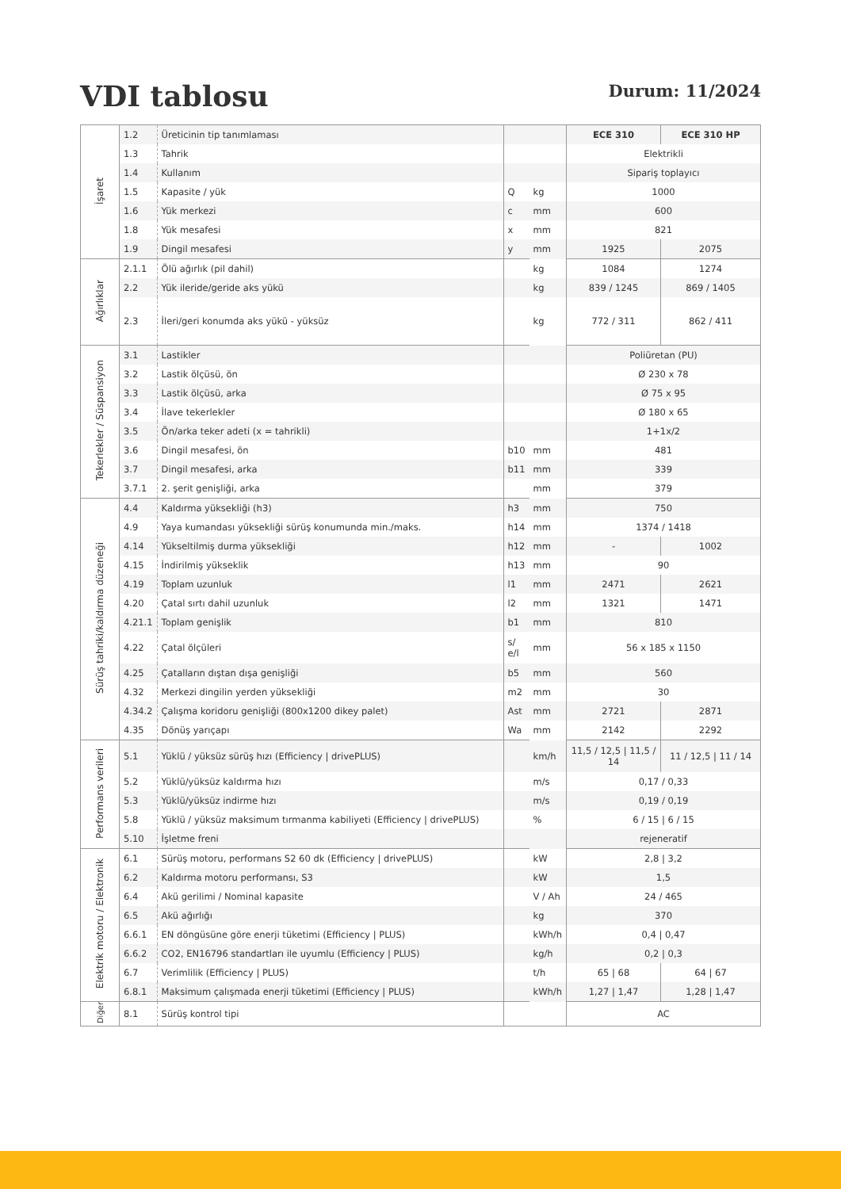VDI tablosu
Durum: 11/2024
| İşaret | 1.2 | Üreticinin tip tanımlaması | | | ECE 310 | ECE 310 HP |
| | 1.3 | Tahrik | | | Elektrikli | |
| | 1.4 | Kullanım | | | Sipariş toplayıcı | |
| | 1.5 | Kapasite / yük | Q | kg | 1000 | |
| | 1.6 | Yük merkezi | c | mm | 600 | |
| | 1.8 | Yük mesafesi | x | mm | 821 | |
| | 1.9 | Dingil mesafesi | y | mm | 1925 | 2075 |
| Ağırlıklar | 2.1.1 | Ölü ağırlık (pil dahil) | | kg | 1084 | 1274 |
| | 2.2 | Yük ileride/geride aks yükü | | kg | 839 / 1245 | 869 / 1405 |
| | 2.3 | İleri/geri konumda aks yükü - yüksüz | | kg | 772 / 311 | 862 / 411 |
| Tekerlekler / Süspansiyon | 3.1 | Lastikler | | | Poliüretan (PU) | |
| | 3.2 | Lastik ölçüsü, ön | | | Ø 230 x 78 | |
| | 3.3 | Lastik ölçüsü, arka | | | Ø 75 x 95 | |
| | 3.4 | İlave tekerlekler | | | Ø 180 x 65 | |
| | 3.5 | Ön/arka teker adeti (x = tahrikli) | | | 1+1x/2 | |
| | 3.6 | Dingil mesafesi, ön | b10 | mm | 481 | |
| | 3.7 | Dingil mesafesi, arka | b11 | mm | 339 | |
| | 3.7.1 | 2. şerit genişliği, arka | | mm | 379 | |
| Sürüş tahriki/kaldırma düzeneği | 4.4 | Kaldırma yüksekliği (h3) | h3 | mm | 750 | |
| | 4.9 | Yaya kumandası yüksekliği sürüş konumunda min./maks. | h14 | mm | 1374 / 1418 | |
| | 4.14 | Yükseltilmiş durma yüksekliği | h12 | mm | - | 1002 |
| | 4.15 | İndirilmiş yükseklik | h13 | mm | 90 | |
| | 4.19 | Toplam uzunluk | l1 | mm | 2471 | 2621 |
| | 4.20 | Çatal sırtı dahil uzunluk | l2 | mm | 1321 | 1471 |
| | 4.21.1 | Toplam genişlik | b1 | mm | 810 | |
| | 4.22 | Çatal ölçüleri | s/ e/l | mm | 56 x 185 x 1150 | |
| | 4.25 | Çatalların dıştan dışa genişliği | b5 | mm | 560 | |
| | 4.32 | Merkezi dingilin yerden yüksekliği | m2 | mm | 30 | |
| | 4.34.2 | Çalışma koridoru genişliği (800x1200 dikey palet) | Ast | mm | 2721 | 2871 |
| | 4.35 | Dönüş yarıçapı | Wa | mm | 2142 | 2292 |
| Performans verileri | 5.1 | Yüklü / yüksüz sürüş hızı (Efficiency / drivePLUS) | | km/h | 11,5 / 12,5 / 11,5 / 14 | 11 / 12,5 / 11 / 14 |
| | 5.2 | Yüklü/yüksüz kaldırma hızı | | m/s | 0,17 / 0,33 | |
| | 5.3 | Yüklü/yüksüz indirme hızı | | m/s | 0,19 / 0,19 | |
| | 5.8 | Yüklü / yüksüz maksimum tırmanma kabiliyeti (Efficiency / drivePLUS) | | % | 6 / 15 / 6 / 15 | |
| | 5.10 | İşletme freni | | | rejeneratif | |
| Elektrik motoru / Elektronik | 6.1 | Sürüş motoru, performans S2 60 dk (Efficiency / drivePLUS) | | kW | 2,8 / 3,2 | |
| | 6.2 | Kaldırma motoru performansı, S3 | | kW | 1,5 | |
| | 6.4 | Akü gerilimi / Nominal kapasite | | V / Ah | 24 / 465 | |
| | 6.5 | Akü ağırlığı | | kg | 370 | |
| | 6.6.1 | EN döngüsüne göre enerji tüketimi (Efficiency / PLUS) | | kWh/h | 0,4 / 0,47 | |
| | 6.6.2 | CO2, EN16796 standartları ile uyumlu (Efficiency / PLUS) | | kg/h | 0,2 / 0,3 | |
| | 6.7 | Verimlilik (Efficiency / PLUS) | | t/h | 65 / 68 | 64 / 67 |
| | 6.8.1 | Maksimum çalışmada enerji tüketimi (Efficiency / PLUS) | | kWh/h | 1,27 / 1,47 | 1,28 / 1,47 |
| Diğer | 8.1 | Sürüş kontrol tipi | | | AC | |